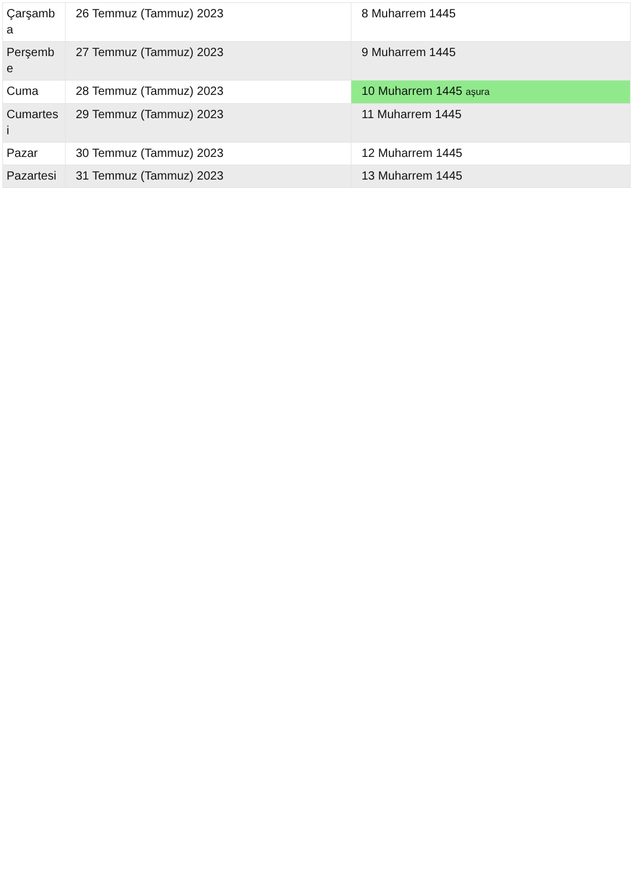| Çarşamb a | 26 Temmuz (Tammuz) 2023 | 8 Muharrem 1445 |
| Perşemb e | 27 Temmuz (Tammuz) 2023 | 9 Muharrem 1445 |
| Cuma | 28 Temmuz (Tammuz) 2023 | 10 Muharrem 1445 aşura |
| Cumartes i | 29 Temmuz (Tammuz) 2023 | 11 Muharrem 1445 |
| Pazar | 30 Temmuz (Tammuz) 2023 | 12 Muharrem 1445 |
| Pazartesi | 31 Temmuz (Tammuz) 2023 | 13 Muharrem 1445 |